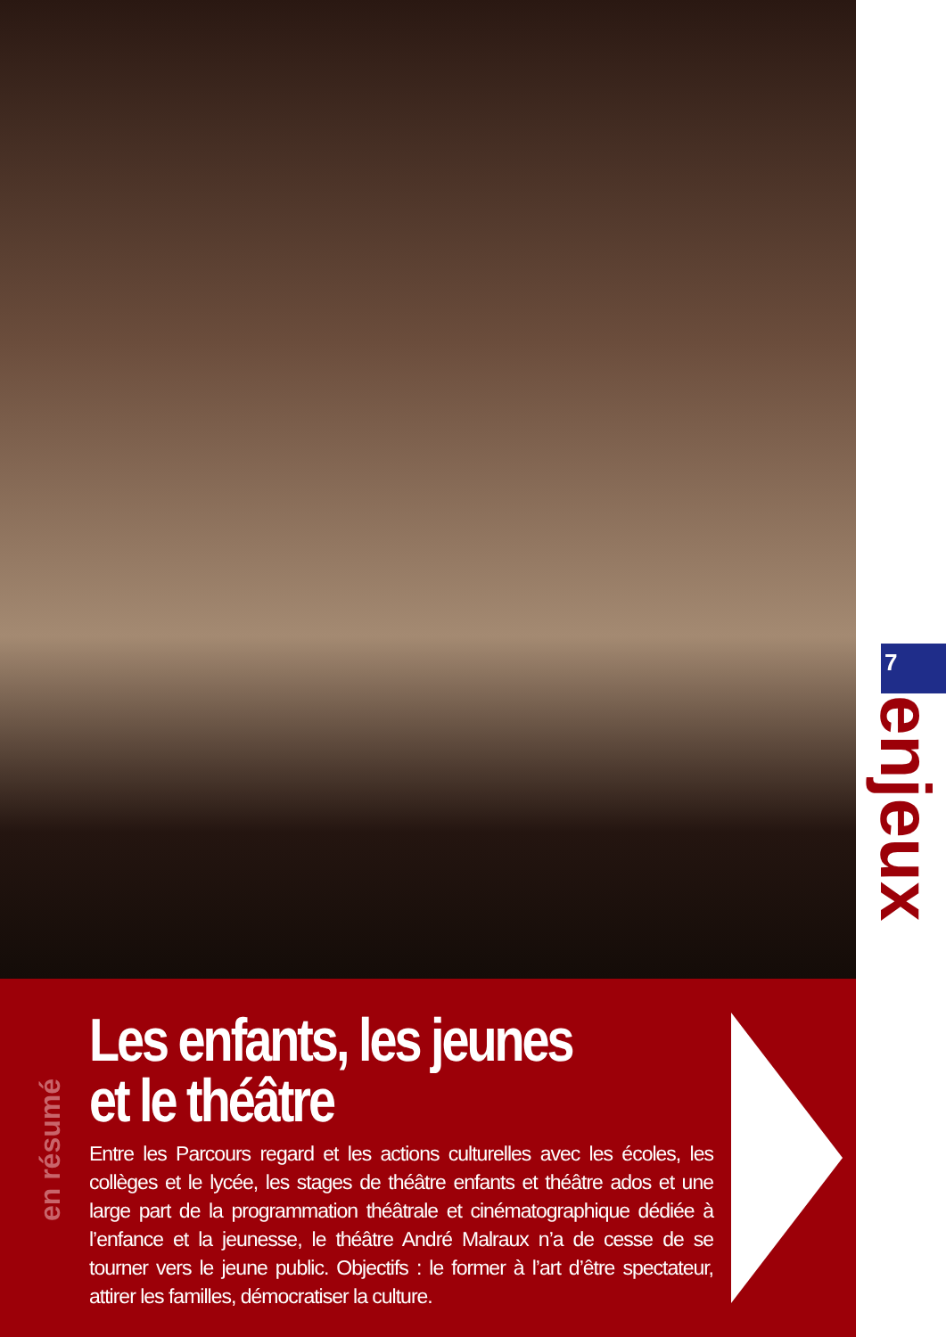7
enjeux
en résumé
Les enfants, les jeunes
et le théâtre
Entre les Parcours regard et les actions culturelles avec les écoles, les collèges et le lycée, les stages de théâtre enfants et théâtre ados et une large part de la programmation théâtrale et cinématographique dédiée à l’enfance et la jeunesse, le théâtre André Malraux n’a de cesse de se tourner vers le jeune public. Objectifs : le former à l’art d’être spectateur, attirer les familles, démocratiser la culture.